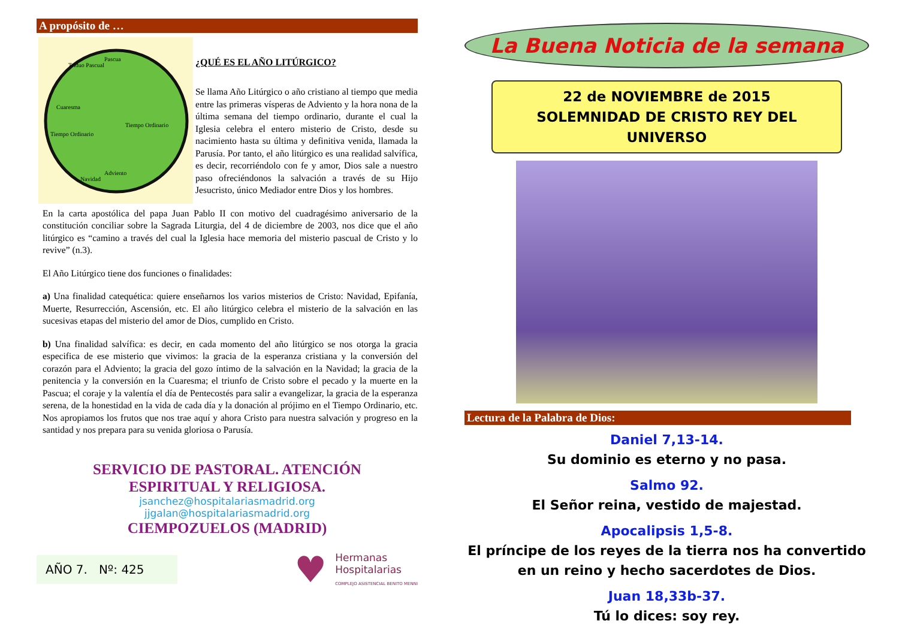A propósito de …
Pascua
Cuaresma
Tiempo Ordinario
Tiempo Ordinario
Adviento
Navidad
Triduo Pascual
¿QUÉ ES EL AÑO LITÚRGICO?
Se llama Año Litúrgico o año cristiano al tiempo que media entre las primeras vísperas de Adviento y la hora nona de la última semana del tiempo ordinario, durante el cual la Iglesia celebra el entero misterio de Cristo, desde su nacimiento hasta su última y definitiva venida, llamada la Parusía. Por tanto, el año litúrgico es una realidad salvífica, es decir, recorriéndolo con fe y amor, Dios sale a nuestro paso ofreciéndonos la salvación a través de su Hijo Jesucristo, único Mediador entre Dios y los hombres.
En la carta apostólica del papa Juan Pablo II con motivo del cuadragésimo aniversario de la constitución conciliar sobre la Sagrada Liturgia, del 4 de diciembre de 2003, nos dice que el año litúrgico es “camino a través del cual la Iglesia hace memoria del misterio pascual de Cristo y lo revive” (n.3).
El Año Litúrgico tiene dos funciones o finalidades:
a) Una finalidad catequética: quiere enseñarnos los varios misterios de Cristo: Navidad, Epifanía, Muerte, Resurrección, Ascensión, etc. El año litúrgico celebra el misterio de la salvación en las sucesivas etapas del misterio del amor de Dios, cumplido en Cristo.
b) Una finalidad salvífica: es decir, en cada momento del año litúrgico se nos otorga la gracia especifica de ese misterio que vivimos: la gracia de la esperanza cristiana y la conversión del corazón para el Adviento; la gracia del gozo íntimo de la salvación en la Navidad; la gracia de la penitencia y la conversión en la Cuaresma; el triunfo de Cristo sobre el pecado y la muerte en la Pascua; el coraje y la valentía el día de Pentecostés para salir a evangelizar, la gracia de la esperanza serena, de la honestidad en la vida de cada día y la donación al prójimo en el Tiempo Ordinario, etc. Nos apropiamos los frutos que nos trae aquí y ahora Cristo para nuestra salvación y progreso en la santidad y nos prepara para su venida gloriosa o Parusía.
SERVICIO DE PASTORAL. ATENCIÓN
ESPIRITUAL Y RELIGIOSA.
jsanchez@hospitalariasmadrid.org
jjgalan@hospitalariasmadrid.org
CIEMPOZUELOS (MADRID)
AÑO 7. Nº: 425
♥
Hermanas
Hospitalarias
COMPLEJO ASISTENCIAL BENITO MENNI
La Buena Noticia de la semana
22 de NOVIEMBRE de 2015
SOLEMNIDAD DE CRISTO REY DEL UNIVERSO
Lectura de la Palabra de Dios:
Daniel 7,13-14.
Su dominio es eterno y no pasa.
Salmo 92.
El Señor reina, vestido de majestad.
Apocalipsis 1,5-8.
El príncipe de los reyes de la tierra nos ha convertido
en un reino y hecho sacerdotes de Dios.
Juan 18,33b-37.
Tú lo dices: soy rey.